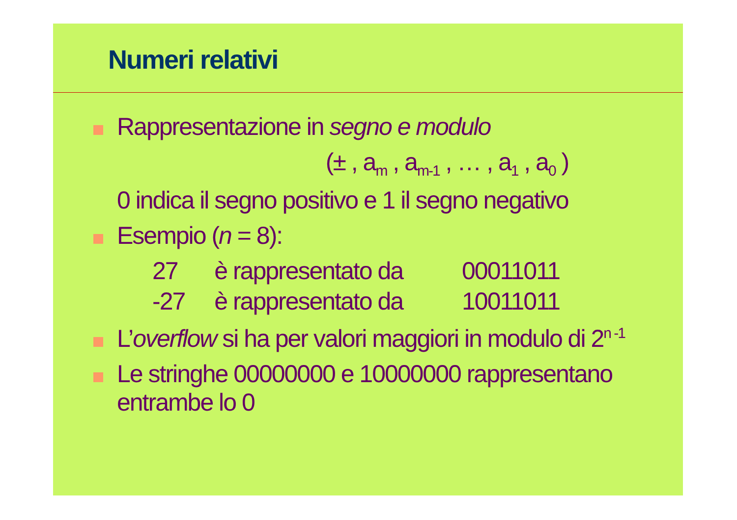Numeri relativi
Rappresentazione in segno e modulo
(± , a<sub>m</sub> , a<sub>m-1</sub> , … , a<sub>1</sub> , a<sub>0</sub> )
0 indica il segno positivo e 1 il segno negativo
Esempio (n = 8):
| 27 | è rappresentato da | 00011011 |
| -27 | è rappresentato da | 10011011 |
L’overflow si ha per valori maggiori in modulo di 2<sup>n -1</sup>
Le stringhe 00000000 e 10000000 rappresentano
entrambe lo 0